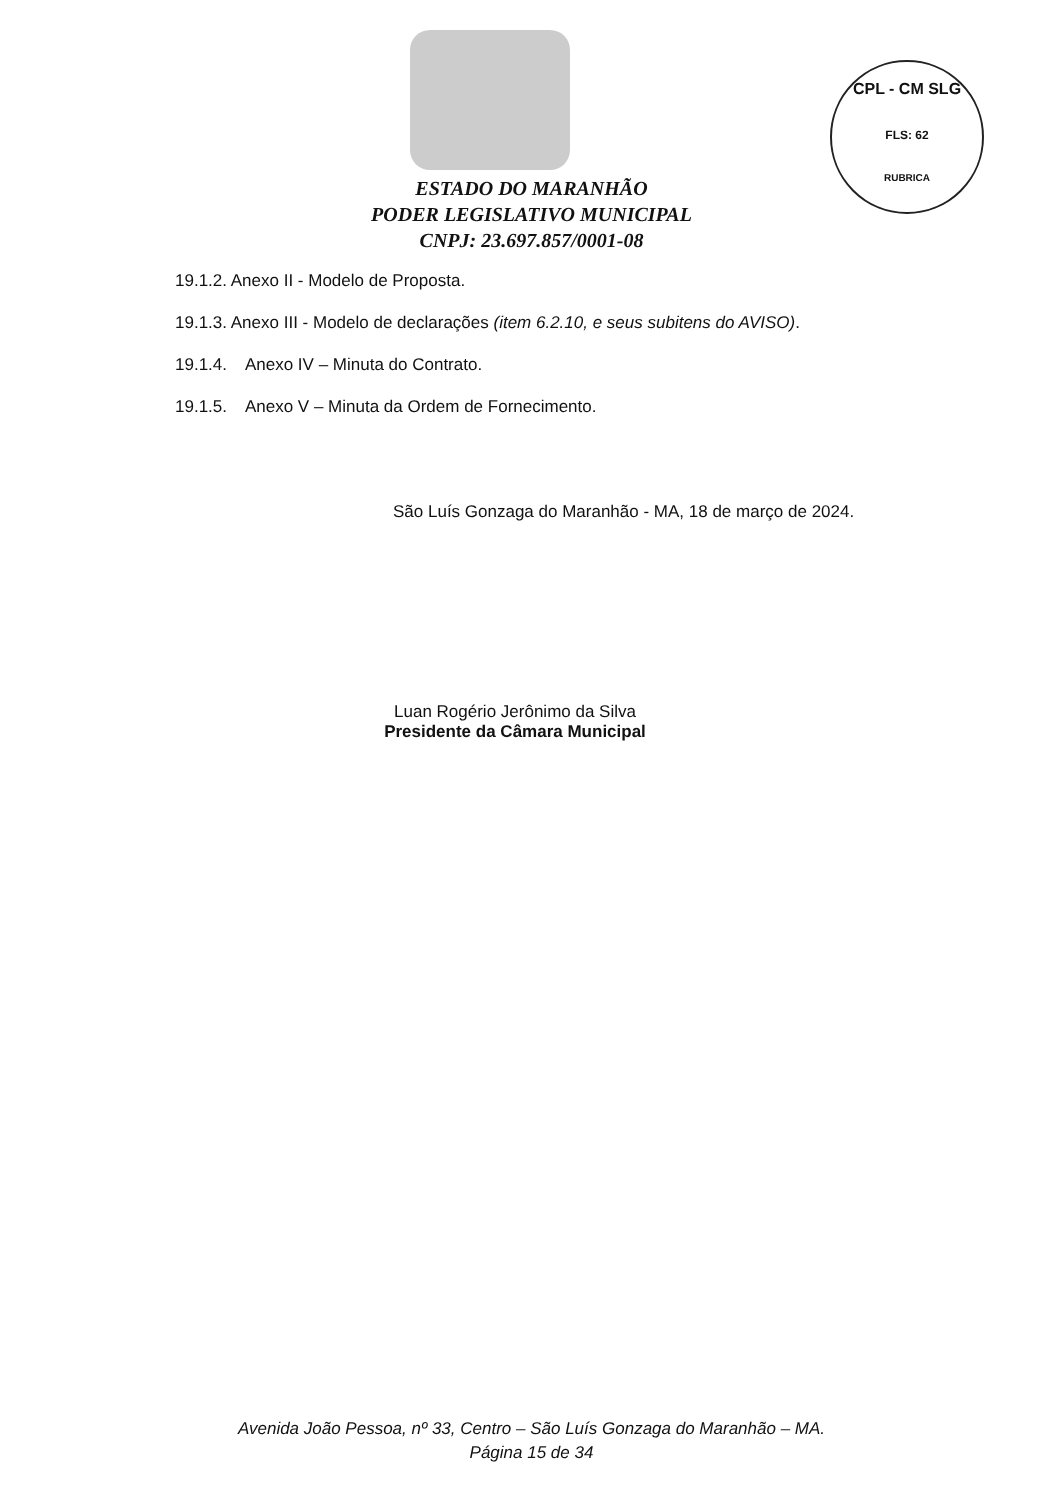CPL - CM SLG
FLS: 62
RUBRICA
ESTADO DO MARANHÃO
PODER LEGISLATIVO MUNICIPAL
CNPJ: 23.697.857/0001-08
19.1.2. Anexo II - Modelo de Proposta.
19.1.3. Anexo III - Modelo de declarações (item 6.2.10, e seus subitens do AVISO).
19.1.4. Anexo IV – Minuta do Contrato.
19.1.5. Anexo V – Minuta da Ordem de Fornecimento.
São Luís Gonzaga do Maranhão - MA, 18 de março de 2024.
Luan Rogério Jerônimo da Silva
Presidente da Câmara Municipal
Avenida João Pessoa, nº 33, Centro – São Luís Gonzaga do Maranhão – MA.
Página 15 de 34